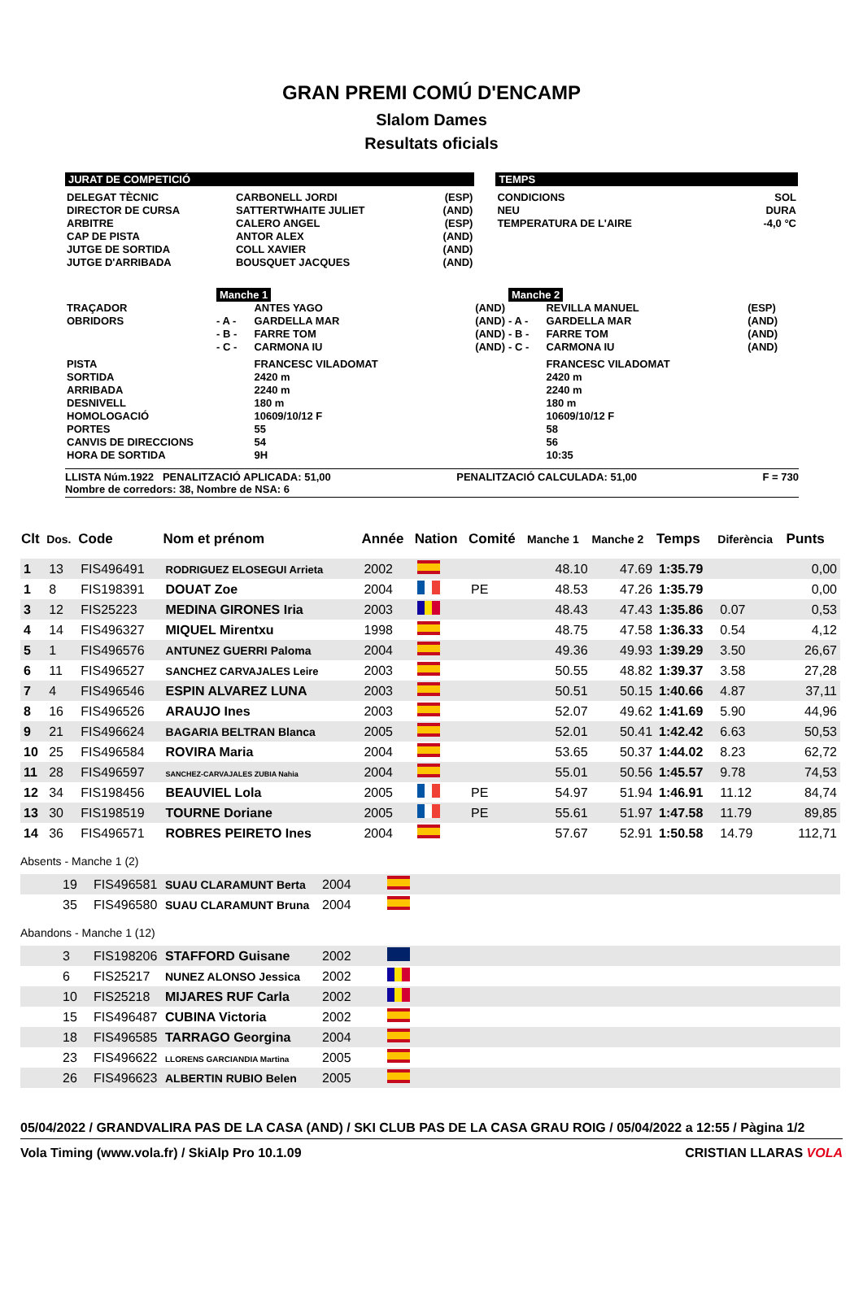GRAN PREMI COMÚ D'ENCAMP
Slalom Dames
Resultats oficials
JURAT DE COMPETICIÓ
| DELEGAT TÈCNIC | CARBONELL JORDI | (ESP) |
| DIRECTOR DE CURSA | SATTERTWHAITE JULIET | (AND) |
| ARBITRE | CALERO ANGEL | (ESP) |
| CAP DE PISTA | ANTOR ALEX | (AND) |
| JUTGE DE SORTIDA | COLL XAVIER | (AND) |
| JUTGE D'ARRIBADA | BOUSQUET JACQUES | (AND) |
TEMPS
| CONDICIONS | SOL |
| NEU | DURA |
| TEMPERATURA DE L'AIRE | -4,0 °C |
| | Manche 1 | | | Manche 2 | | |
| TRAÇADOR | | ANTES YAGO | (AND) | | REVILLA MANUEL | (ESP) |
| OBRIDORS | - A - | GARDELLA MAR | (AND) | - A - | GARDELLA MAR | (AND) |
| | - B - | FARRE TOM | (AND) | - B - | FARRE TOM | (AND) |
| | - C - | CARMONA IU | (AND) | - C - | CARMONA IU | (AND) |
| PISTA | | FRANCESC VILADOMAT | | | FRANCESC VILADOMAT | |
| SORTIDA | | 2420 m | | | 2420 m | |
| ARRIBADA | | 2240 m | | | 2240 m | |
| DESNIVELL | | 180 m | | | 180 m | |
| HOMOLOGACIÓ | | 10609/10/12 F | | | 10609/10/12 F | |
| PORTES | | 55 | | | 58 | |
| CANVIS DE DIRECCIONS | | 54 | | | 56 | |
| HORA DE SORTIDA | | 9H | | | 10:35 | |
LLISTA Núm.1922 PENALITZACIÓ APLICADA: 51,00 PENALITZACIÓ CALCULADA: 51,00 F = 730
Nombre de corredors: 38, Nombre de NSA: 6
| Clt | Dos. | Code | Nom et prénom | Année | Nation | Comité | Manche 1 | Manche 2 | Temps | Diferència | Punts |
| --- | --- | --- | --- | --- | --- | --- | --- | --- | --- | --- | --- |
| 1 | 13 | FIS496491 | RODRIGUEZ ELOSEGUI Arrieta | 2002 | | | 48.10 | 47.69 | 1:35.79 | | 0,00 |
| 1 | 8 | FIS198391 | DOUAT Zoe | 2004 | | PE | 48.53 | 47.26 | 1:35.79 | | 0,00 |
| 3 | 12 | FIS25223 | MEDINA GIRONES Iria | 2003 | | | 48.43 | 47.43 | 1:35.86 | 0.07 | 0,53 |
| 4 | 14 | FIS496327 | MIQUEL Mirentxu | 1998 | | | 48.75 | 47.58 | 1:36.33 | 0.54 | 4,12 |
| 5 | 1 | FIS496576 | ANTUNEZ GUERRI Paloma | 2004 | | | 49.36 | 49.93 | 1:39.29 | 3.50 | 26,67 |
| 6 | 11 | FIS496527 | SANCHEZ CARVAJALES Leire | 2003 | | | 50.55 | 48.82 | 1:39.37 | 3.58 | 27,28 |
| 7 | 4 | FIS496546 | ESPIN ALVAREZ LUNA | 2003 | | | 50.51 | 50.15 | 1:40.66 | 4.87 | 37,11 |
| 8 | 16 | FIS496526 | ARAUJO Ines | 2003 | | | 52.07 | 49.62 | 1:41.69 | 5.90 | 44,96 |
| 9 | 21 | FIS496624 | BAGARIA BELTRAN Blanca | 2005 | | | 52.01 | 50.41 | 1:42.42 | 6.63 | 50,53 |
| 10 | 25 | FIS496584 | ROVIRA Maria | 2004 | | | 53.65 | 50.37 | 1:44.02 | 8.23 | 62,72 |
| 11 | 28 | FIS496597 | SANCHEZ-CARVAJALES ZUBIA Nahia | 2004 | | | 55.01 | 50.56 | 1:45.57 | 9.78 | 74,53 |
| 12 | 34 | FIS198456 | BEAUVIEL Lola | 2005 | | PE | 54.97 | 51.94 | 1:46.91 | 11.12 | 84,74 |
| 13 | 30 | FIS198519 | TOURNE Doriane | 2005 | | PE | 55.61 | 51.97 | 1:47.58 | 11.79 | 89,85 |
| 14 | 36 | FIS496571 | ROBRES PEIRETO Ines | 2004 | | | 57.67 | 52.91 | 1:50.58 | 14.79 | 112,71 |
Absents - Manche 1 (2)
| | 19 | FIS496581 | SUAU CLARAMUNT Berta | 2004 | |
| | 35 | FIS496580 | SUAU CLARAMUNT Bruna | 2004 | |
Abandons - Manche 1 (12)
| | 3 | FIS198206 | STAFFORD Guisane | 2002 | |
| | 6 | FIS25217 | NUNEZ ALONSO Jessica | 2002 | |
| | 10 | FIS25218 | MIJARES RUF Carla | 2002 | |
| | 15 | FIS496487 | CUBINA Victoria | 2002 | |
| | 18 | FIS496585 | TARRAGO Georgina | 2004 | |
| | 23 | FIS496622 | LLORENS GARCIANDIA Martina | 2005 | |
| | 26 | FIS496623 | ALBERTIN RUBIO Belen | 2005 | |
05/04/2022 / GRANDVALIRA PAS DE LA CASA (AND) / SKI CLUB PAS DE LA CASA GRAU ROIG / 05/04/2022 a 12:55 / Pàgina 1/2
Vola Timing (www.vola.fr) / SkiAlp Pro 10.1.09 CRISTIAN LLARAS VOLA